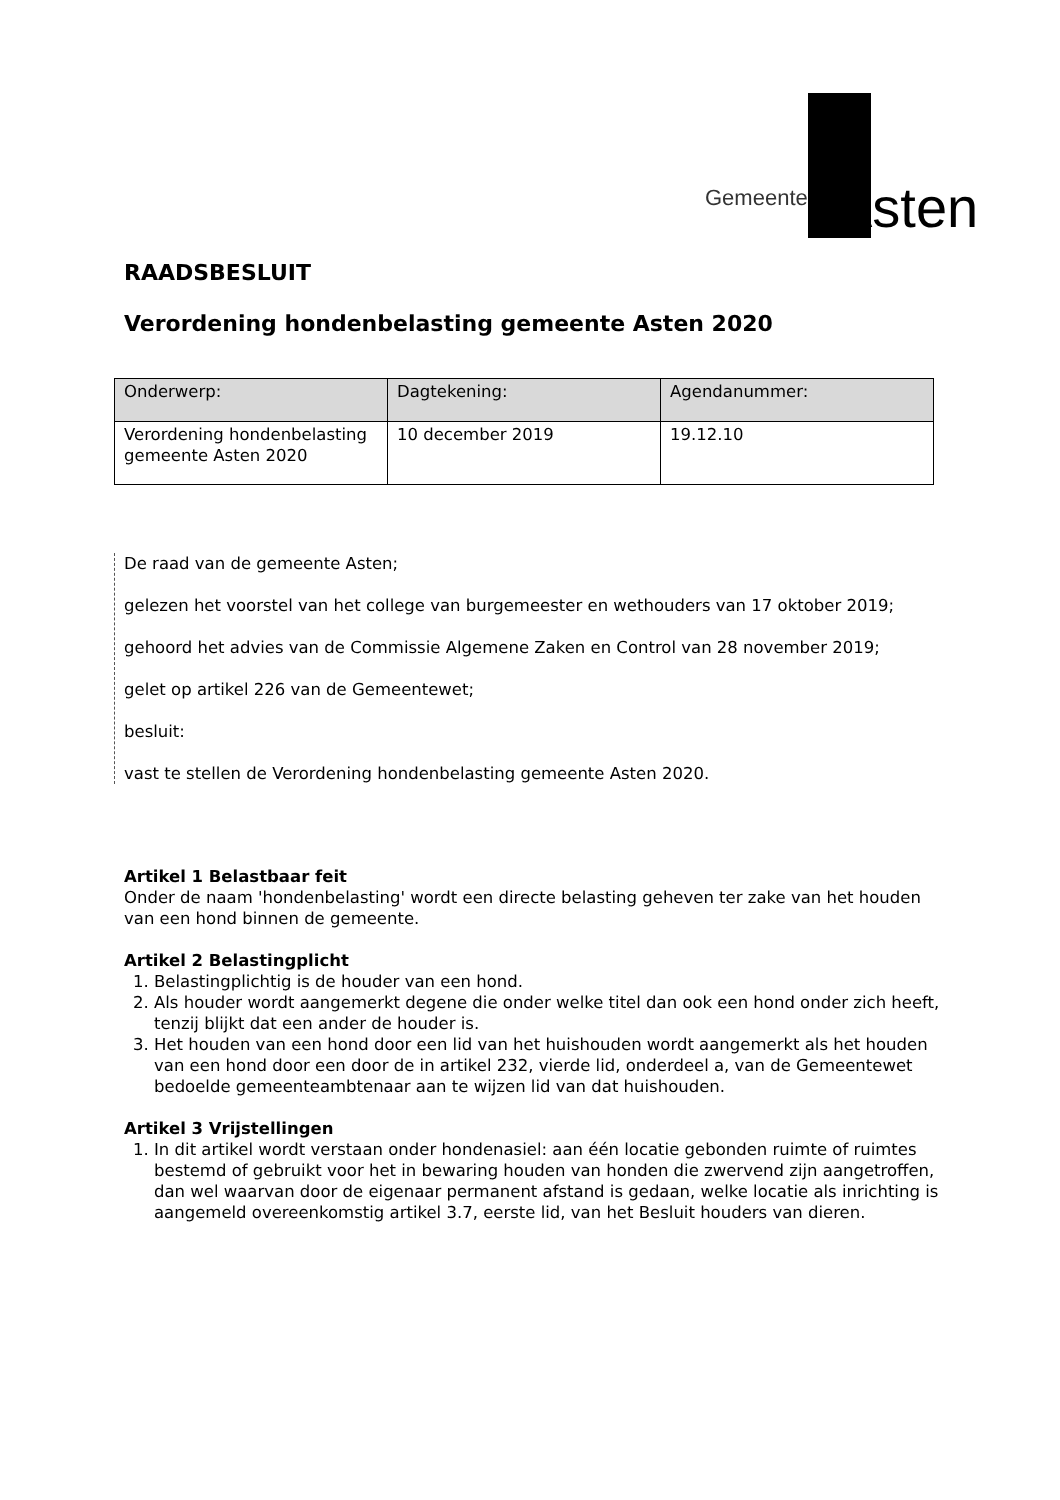Gemeente Asten
RAADSBESLUIT
Verordening hondenbelasting gemeente Asten 2020
| Onderwerp: | Dagtekening: | Agendanummer: |
| --- | --- | --- |
| Verordening hondenbelasting gemeente Asten 2020 | 10 december 2019 | 19.12.10 |
De raad van de gemeente Asten;
gelezen het voorstel van het college van burgemeester en wethouders van 17 oktober 2019;
gehoord het advies van de Commissie Algemene Zaken en Control van 28 november 2019;
gelet op artikel 226 van de Gemeentewet;
besluit:
vast te stellen de Verordening hondenbelasting gemeente Asten 2020.
Artikel 1 Belastbaar feit
Onder de naam 'hondenbelasting' wordt een directe belasting geheven ter zake van het houden van een hond binnen de gemeente.
Artikel 2 Belastingplicht
1. Belastingplichtig is de houder van een hond.
2. Als houder wordt aangemerkt degene die onder welke titel dan ook een hond onder zich heeft, tenzij blijkt dat een ander de houder is.
3. Het houden van een hond door een lid van het huishouden wordt aangemerkt als het houden van een hond door een door de in artikel 232, vierde lid, onderdeel a, van de Gemeentewet bedoelde gemeenteambtenaar aan te wijzen lid van dat huishouden.
Artikel 3 Vrijstellingen
1. In dit artikel wordt verstaan onder hondenasiel: aan één locatie gebonden ruimte of ruimtes bestemd of gebruikt voor het in bewaring houden van honden die zwervend zijn aangetroffen, dan wel waarvan door de eigenaar permanent afstand is gedaan, welke locatie als inrichting is aangemeld overeenkomstig artikel 3.7, eerste lid, van het Besluit houders van dieren.